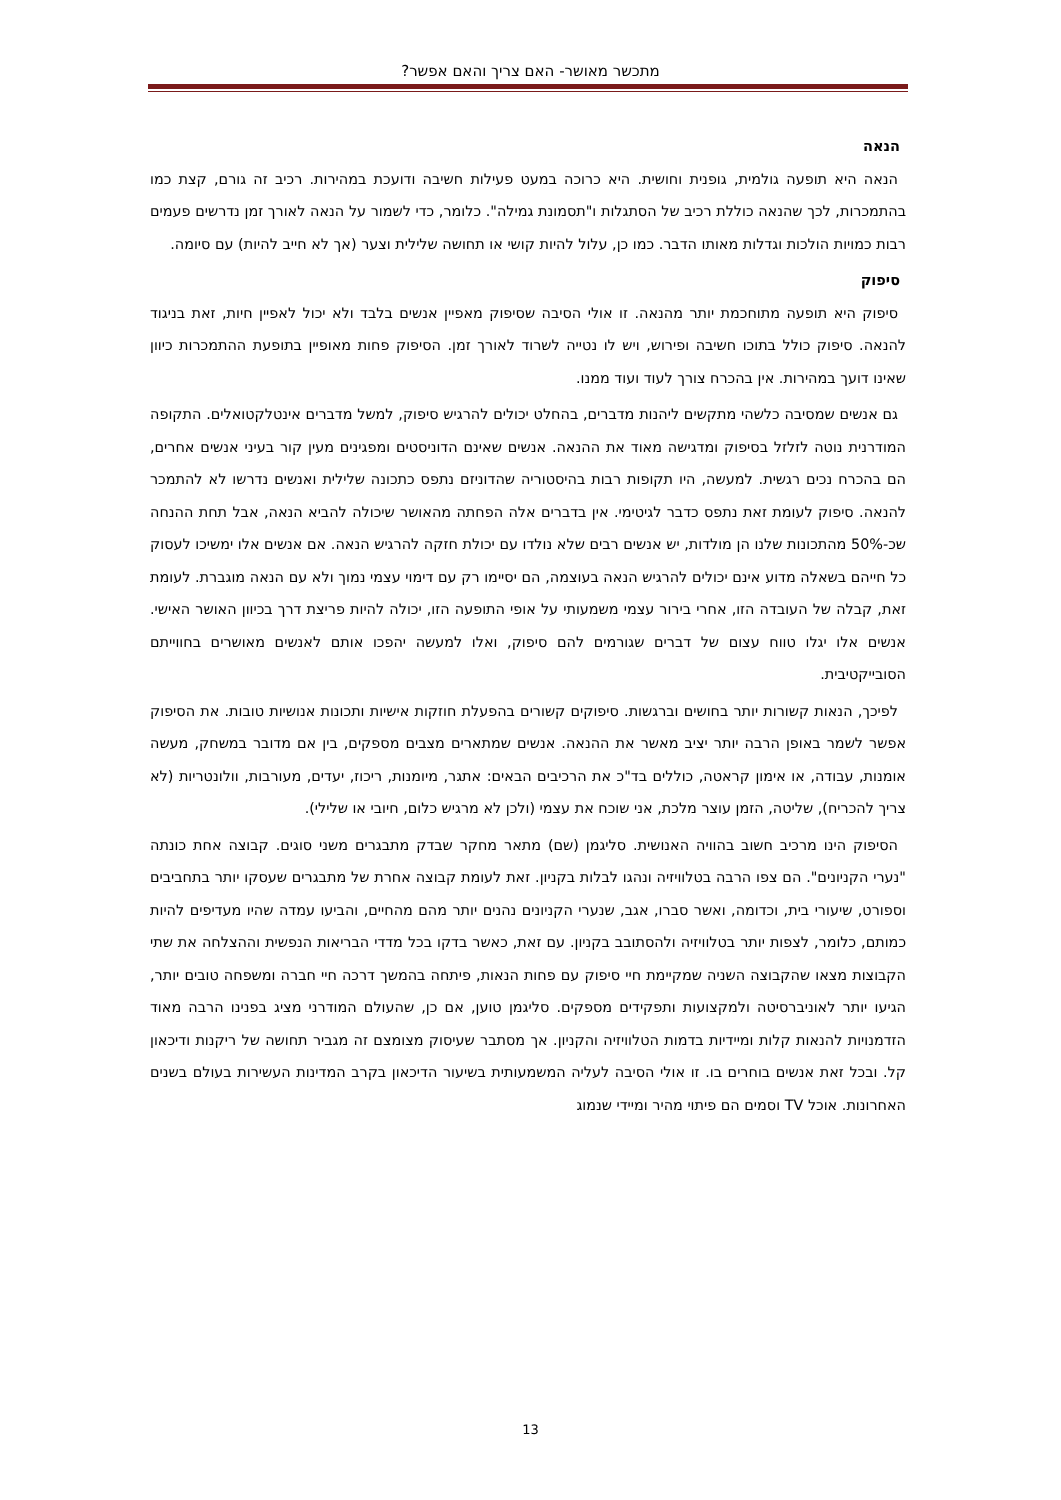מתכשר מאושר- האם צריך והאם אפשר?
הנאה
הנאה היא תופעה גולמית, גופנית וחושית. היא כרוכה במעט פעילות חשיבה ודועכת במהירות. רכיב זה גורם, קצת כמו בהתמכרות, לכך שהנאה כוללת רכיב של הסתגלות ו"תסמונת גמילה". כלומר, כדי לשמור על הנאה לאורך זמן נדרשים פעמים רבות כמויות הולכות וגדלות מאותו הדבר. כמו כן, עלול להיות קושי או תחושה שלילית וצער (אך לא חייב להיות) עם סיומה.
סיפוק
סיפוק היא תופעה מתוחכמת יותר מהנאה. זו אולי הסיבה שסיפוק מאפיין אנשים בלבד ולא יכול לאפיין חיות, זאת בניגוד להנאה. סיפוק כולל בתוכו חשיבה ופירוש, ויש לו נטייה לשרוד לאורך זמן. הסיפוק פחות מאופיין בתופעת ההתמכרות כיוון שאינו דועך במהירות. אין בהכרח צורך לעוד ועוד ממנו.
גם אנשים שמסיבה כלשהי מתקשים ליהנות מדברים, בהחלט יכולים להרגיש סיפוק, למשל מדברים אינטלקטואלים. התקופה המודרנית נוטה לזלזל בסיפוק ומדגישה מאוד את ההנאה. אנשים שאינם הדוניסטים ומפגינים מעין קור בעיני אנשים אחרים, הם בהכרח נכים רגשית. למעשה, היו תקופות רבות בהיסטוריה שהדוניזם נתפס כתכונה שלילית ואנשים נדרשו לא להתמכר להנאה. סיפוק לעומת זאת נתפס כדבר לגיטימי. אין בדברים אלה הפחתה מהאושר שיכולה להביא הנאה, אבל תחת ההנחה שכ-50% מהתכונות שלנו הן מולדות, יש אנשים רבים שלא נולדו עם יכולת חזקה להרגיש הנאה. אם אנשים אלו ימשיכו לעסוק כל חייהם בשאלה מדוע אינם יכולים להרגיש הנאה בעוצמה, הם יסיימו רק עם דימוי עצמי נמוך ולא עם הנאה מוגברת. לעומת זאת, קבלה של העובדה הזו, אחרי בירור עצמי משמעותי על אופי התופעה הזו, יכולה להיות פריצת דרך בכיוון האושר האישי. אנשים אלו יגלו טווח עצום של דברים שגורמים להם סיפוק, ואלו למעשה יהפכו אותם לאנשים מאושרים בחווייתם הסובייקטיבית.
לפיכך, הנאות קשורות יותר בחושים וברגשות. סיפוקים קשורים בהפעלת חוזקות אישיות ותכונות אנושיות טובות. את הסיפוק אפשר לשמר באופן הרבה יותר יציב מאשר את ההנאה. אנשים שמתארים מצבים מספקים, בין אם מדובר במשחק, מעשה אומנות, עבודה, או אימון קראטה, כוללים בד"כ את הרכיבים הבאים: אתגר, מיומנות, ריכוז, יעדים, מעורבות, וולונטריות (לא צריך להכריח), שליטה, הזמן עוצר מלכת, אני שוכח את עצמי (ולכן לא מרגיש כלום, חיובי או שלילי).
הסיפוק הינו מרכיב חשוב בהוויה האנושית. סליגמן (שם) מתאר מחקר שבדק מתבגרים משני סוגים. קבוצה אחת כונתה "נערי הקניונים". הם צפו הרבה בטלוויזיה ונהגו לבלות בקניון. זאת לעומת קבוצה אחרת של מתבגרים שעסקו יותר בתחביבים וספורט, שיעורי בית, וכדומה, ואשר סברו, אגב, שנערי הקניונים נהנים יותר מהם מהחיים, והביעו עמדה שהיו מעדיפים להיות כמותם, כלומר, לצפות יותר בטלוויזיה ולהסתובב בקניון. עם זאת, כאשר בדקו בכל מדדי הבריאות הנפשית וההצלחה את שתי הקבוצות מצאו שהקבוצה השניה שמקיימת חיי סיפוק עם פחות הנאות, פיתחה בהמשך דרכה חיי חברה ומשפחה טובים יותר, הגיעו יותר לאוניברסיטה ולמקצועות ותפקידים מספקים. סליגמן טוען, אם כן, שהעולם המודרני מציג בפנינו הרבה מאוד הזדמנויות להנאות קלות ומיידיות בדמות הטלוויזיה והקניון. אך מסתבר שעיסוק מצומצם זה מגביר תחושה של ריקנות ודיכאון קל. ובכל זאת אנשים בוחרים בו. זו אולי הסיבה לעליה המשמעותית בשיעור הדיכאון בקרב המדינות העשירות בעולם בשנים האחרונות. אוכל TV וסמים הם פיתוי מהיר ומיידי שנמוג
13